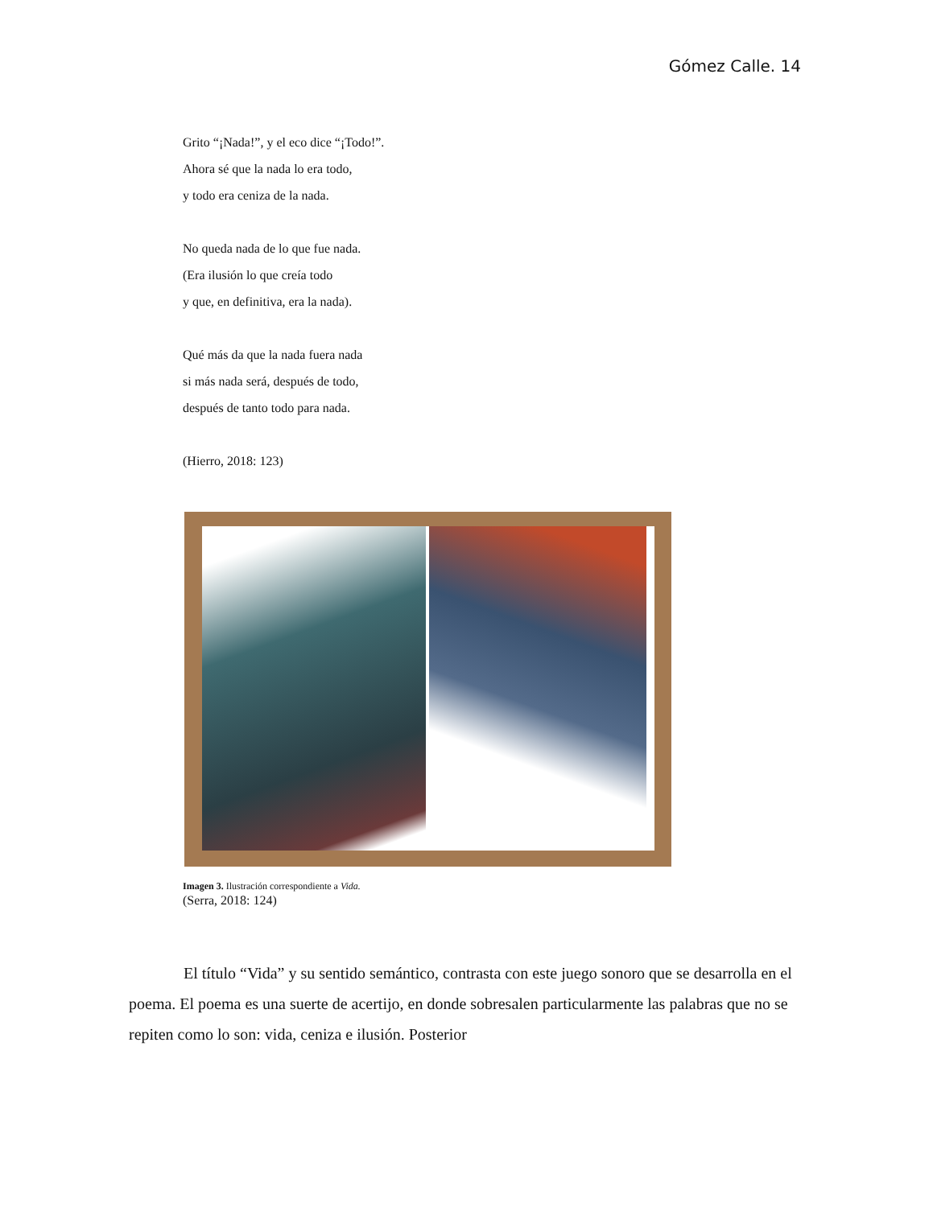Gómez Calle. 14
Grito “¡Nada!”, y el eco dice “¡Todo!”.
Ahora sé que la nada lo era todo,
y todo era ceniza de la nada.
No queda nada de lo que fue nada.
(Era ilusión lo que creía todo
y que, en definitiva, era la nada).
Qué más da que la nada fuera nada
si más nada será, después de todo,
después de tanto todo para nada.
(Hierro, 2018: 123)
Imagen 3. Ilustración correspondiente a Vida.
(Serra, 2018: 124)
El título “Vida” y su sentido semántico, contrasta con este juego sonoro que se desarrolla en el poema. El poema es una suerte de acertijo, en donde sobresalen particularmente las palabras que no se repiten como lo son: vida, ceniza e ilusión. Posterior